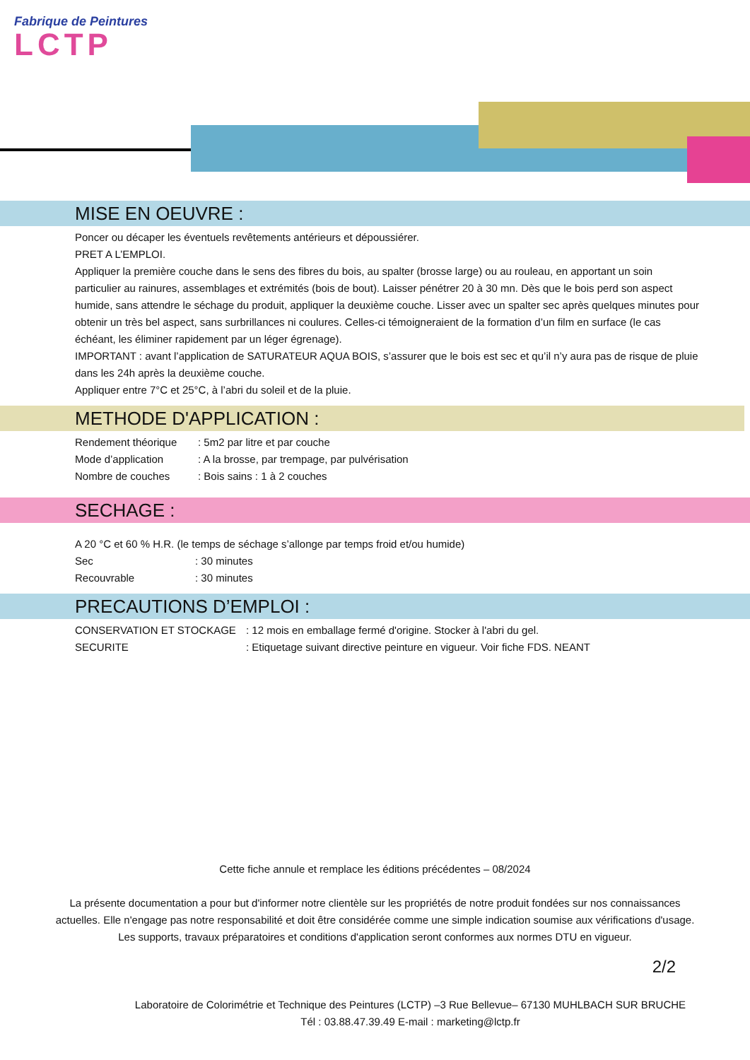Fabrique de Peintures
LCTP
MISE EN OEUVRE :
Poncer ou décaper les éventuels revêtements antérieurs et dépoussiérer.
PRET A L’EMPLOI.
Appliquer la première couche dans le sens des fibres du bois, au spalter (brosse large) ou au rouleau, en apportant un soin particulier au rainures, assemblages et extrémités (bois de bout). Laisser pénétrer 20 à 30 mn. Dès que le bois perd son aspect humide, sans attendre le séchage du produit, appliquer la deuxième couche. Lisser avec un spalter sec après quelques minutes pour obtenir un très bel aspect, sans surbrillances ni coulures. Celles-ci témoigneraient de la formation d’un film en surface (le cas échéant, les éliminer rapidement par un léger égrenage).
IMPORTANT : avant l’application de SATURATEUR AQUA BOIS, s’assurer que le bois est sec et qu’il n’y aura pas de risque de pluie dans les 24h après la deuxième couche.
Appliquer entre 7°C et 25°C, à l’abri du soleil et de la pluie.
METHODE D'APPLICATION :
| Rendement théorique | : 5m2 par litre et par couche |
| Mode d’application | : A la brosse, par trempage, par pulvérisation |
| Nombre de couches | : Bois sains : 1 à 2 couches |
SECHAGE :
A 20 °C et 60 % H.R. (le temps de séchage s’allonge par temps froid et/ou humide)
| Sec | : 30 minutes |
| Recouvrable | : 30 minutes |
PRECAUTIONS D’EMPLOI :
| CONSERVATION ET STOCKAGE | : 12 mois en emballage fermé d'origine. Stocker à l'abri du gel. |
| SECURITE | : Etiquetage suivant directive peinture en vigueur. Voir fiche FDS. NEANT |
Cette fiche annule et remplace les éditions précédentes – 08/2024
La présente documentation a pour but d'informer notre clientèle sur les propriétés de notre produit fondées sur nos connaissances
actuelles. Elle n'engage pas notre responsabilité et doit être considérée comme une simple indication soumise aux vérifications d'usage.
Les supports, travaux préparatoires et conditions d'application seront conformes aux normes DTU en vigueur.
2/2
Laboratoire de Colorimétrie et Technique des Peintures (LCTP) –3 Rue Bellevue– 67130 MUHLBACH SUR BRUCHE
Tél : 03.88.47.39.49 E-mail : marketing@lctp.fr